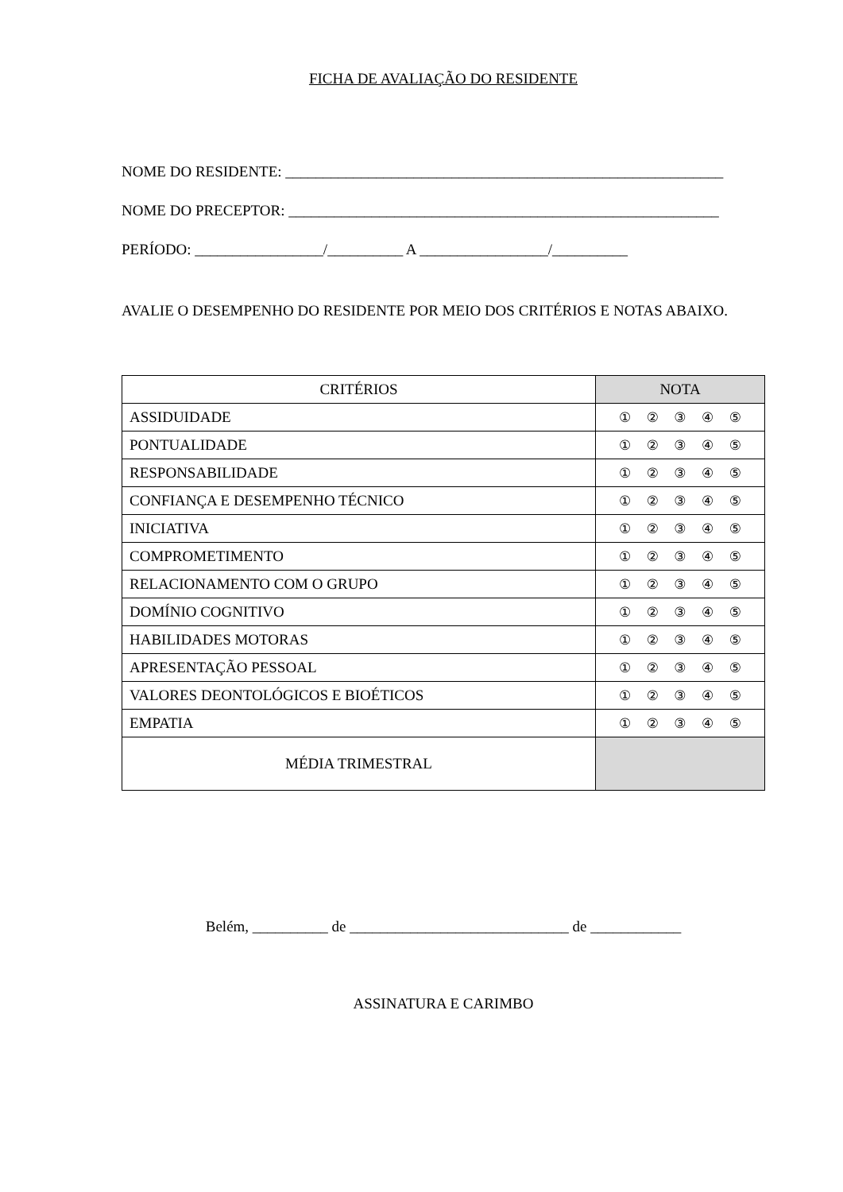FICHA DE AVALIAÇÃO DO RESIDENTE
NOME DO RESIDENTE: __________________________________________________________
NOME DO PRECEPTOR: _________________________________________________________
PERÍODO: _________________/__________ A _________________/__________
AVALIE O DESEMPENHO DO RESIDENTE POR MEIO DOS CRITÉRIOS E NOTAS ABAIXO.
| CRITÉRIOS | NOTA |
| ASSIDUIDADE | ① ② ③ ④ ⑤ |
| PONTUALIDADE | ① ② ③ ④ ⑤ |
| RESPONSABILIDADE | ① ② ③ ④ ⑤ |
| CONFIANÇA E DESEMPENHO TÉCNICO | ① ② ③ ④ ⑤ |
| INICIATIVA | ① ② ③ ④ ⑤ |
| COMPROMETIMENTO | ① ② ③ ④ ⑤ |
| RELACIONAMENTO COM O GRUPO | ① ② ③ ④ ⑤ |
| DOMÍNIO COGNITIVO | ① ② ③ ④ ⑤ |
| HABILIDADES MOTORAS | ① ② ③ ④ ⑤ |
| APRESENTAÇÃO PESSOAL | ① ② ③ ④ ⑤ |
| VALORES DEONTOLÓGICOS E BIOÉTICOS | ① ② ③ ④ ⑤ |
| EMPATIA | ① ② ③ ④ ⑤ |
| MÉDIA TRIMESTRAL | |
Belém, __________ de _____________________________ de ____________
ASSINATURA E CARIMBO